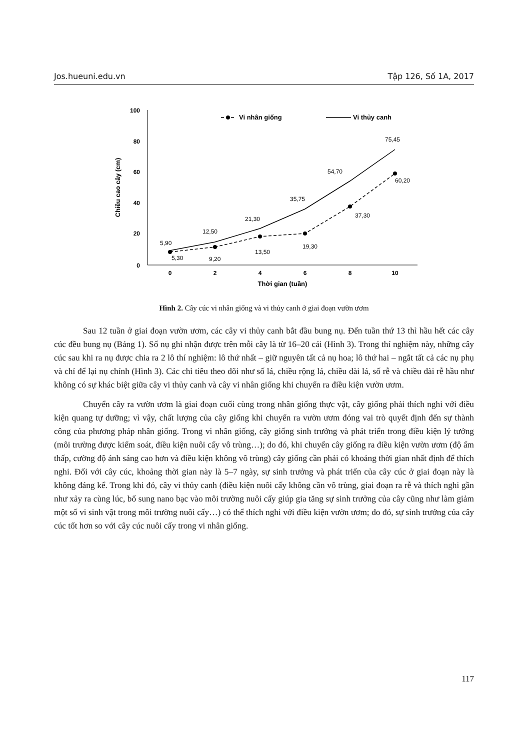Jos.hueuni.edu.vn Tập 126, Số 1A, 2017
100
80
60
40
20
0
0
2
4
6
8
10
Thời gian (tuần)
Chiều cao cây (cm)
Vi nhân giống
Vi thủy canh
5,90
5,30
12,50
9,20
21,30
13,50
35,75
19,30
54,70
37,30
75,45
60,20
Hình 2. Cây cúc vi nhân giống và vi thủy canh ở giai đoạn vườn ươm
Sau 12 tuần ở giai đoạn vườn ươm, các cây vi thủy canh bắt đầu bung nụ. Đến tuần thứ 13 thì hầu hết các cây cúc đều bung nụ (Bảng 1). Số nụ ghi nhận được trên mỗi cây là từ 16–20 cái (Hình 3). Trong thí nghiệm này, những cây cúc sau khi ra nụ được chia ra 2 lô thí nghiệm: lô thứ nhất – giữ nguyên tất cả nụ hoa; lô thứ hai – ngắt tất cả các nụ phụ và chỉ để lại nụ chính (Hình 3). Các chỉ tiêu theo dõi như số lá, chiều rộng lá, chiều dài lá, số rễ và chiều dài rễ hầu như không có sự khác biệt giữa cây vi thủy canh và cây vi nhân giống khi chuyển ra điều kiện vườn ươm.
Chuyển cây ra vườn ươm là giai đoạn cuối cùng trong nhân giống thực vật, cây giống phải thích nghi với điều kiện quang tự dưỡng; vì vậy, chất lượng của cây giống khi chuyển ra vườn ươm đóng vai trò quyết định đến sự thành công của phương pháp nhân giống. Trong vi nhân giống, cây giống sinh trưởng và phát triển trong điều kiện lý tưởng (môi trường được kiểm soát, điều kiện nuôi cấy vô trùng…); do đó, khi chuyển cây giống ra điều kiện vườn ươm (độ ẩm thấp, cường độ ánh sáng cao hơn và điều kiện không vô trùng) cây giống cần phải có khoảng thời gian nhất định để thích nghi. Đối với cây cúc, khoảng thời gian này là 5–7 ngày, sự sinh trưởng và phát triển của cây cúc ở giai đoạn này là không đáng kể. Trong khi đó, cây vi thủy canh (điều kiện nuôi cấy không cần vô trùng, giai đoạn ra rễ và thích nghi gần như xảy ra cùng lúc, bổ sung nano bạc vào môi trường nuôi cấy giúp gia tăng sự sinh trưởng của cây cũng như làm giảm một số vi sinh vật trong môi trường nuôi cấy…) có thể thích nghi với điều kiện vườn ươm; do đó, sự sinh trưởng của cây cúc tốt hơn so với cây cúc nuôi cấy trong vi nhân giống.
117